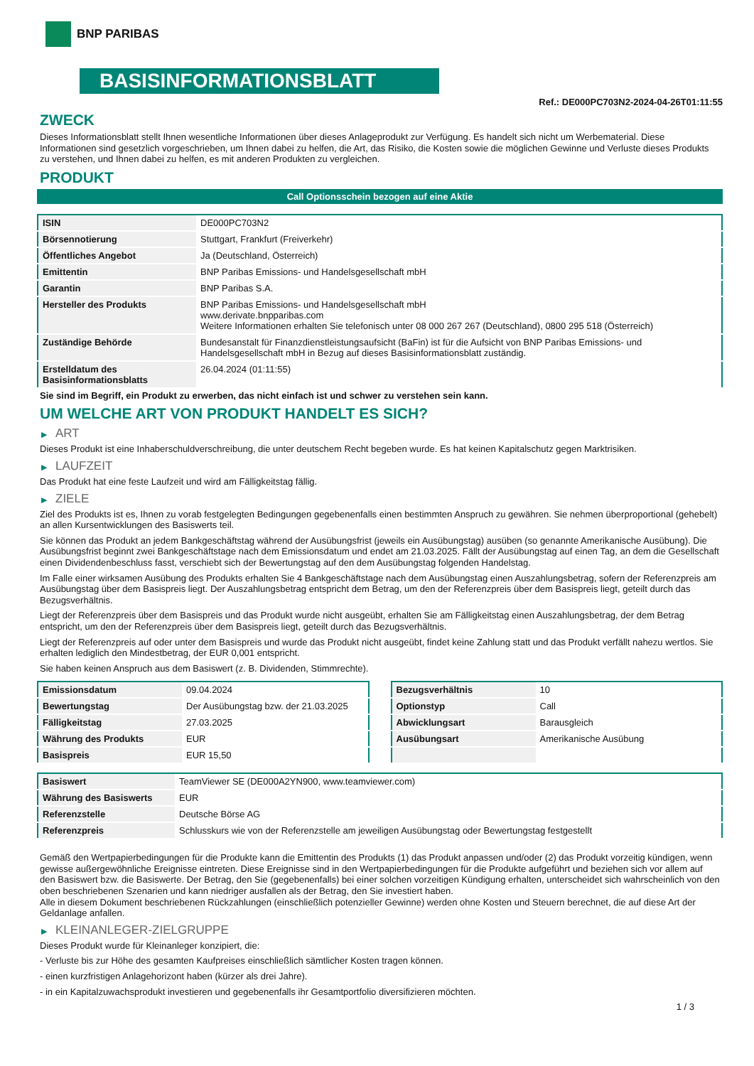BNP PARIBAS
BASISINFORMATIONSBLATT
Ref.: DE000PC703N2-2024-04-26T01:11:55
ZWECK
Dieses Informationsblatt stellt Ihnen wesentliche Informationen über dieses Anlageprodukt zur Verfügung. Es handelt sich nicht um Werbematerial. Diese Informationen sind gesetzlich vorgeschrieben, um Ihnen dabei zu helfen, die Art, das Risiko, die Kosten sowie die möglichen Gewinne und Verluste dieses Produkts zu verstehen, und Ihnen dabei zu helfen, es mit anderen Produkten zu vergleichen.
PRODUKT
Call Optionsschein bezogen auf eine Aktie
| ISIN | DE000PC703N2 |
| Börsennotierung | Stuttgart, Frankfurt (Freiverkehr) |
| Öffentliches Angebot | Ja (Deutschland, Österreich) |
| Emittentin | BNP Paribas Emissions- und Handelsgesellschaft mbH |
| Garantin | BNP Paribas S.A. |
| Hersteller des Produkts | BNP Paribas Emissions- und Handelsgesellschaft mbH www.derivate.bnpparibas.com Weitere Informationen erhalten Sie telefonisch unter 08 000 267 267 (Deutschland), 0800 295 518 (Österreich) |
| Zuständige Behörde | Bundesanstalt für Finanzdienstleistungsaufsicht (BaFin) ist für die Aufsicht von BNP Paribas Emissions- und Handelsgesellschaft mbH in Bezug auf dieses Basisinformationsblatt zuständig. |
| Erstelldatum des Basisinformationsblatts | 26.04.2024 (01:11:55) |
Sie sind im Begriff, ein Produkt zu erwerben, das nicht einfach ist und schwer zu verstehen sein kann.
UM WELCHE ART VON PRODUKT HANDELT ES SICH?
▶ ART
Dieses Produkt ist eine Inhaberschuldverschreibung, die unter deutschem Recht begeben wurde. Es hat keinen Kapitalschutz gegen Marktrisiken.
▶ LAUFZEIT
Das Produkt hat eine feste Laufzeit und wird am Fälligkeitstag fällig.
▶ ZIELE
Ziel des Produkts ist es, Ihnen zu vorab festgelegten Bedingungen gegebenenfalls einen bestimmten Anspruch zu gewähren. Sie nehmen überproportional (gehebelt) an allen Kursentwicklungen des Basiswerts teil.
Sie können das Produkt an jedem Bankgeschäftstag während der Ausübungsfrist (jeweils ein Ausübungstag) ausüben (so genannte Amerikanische Ausübung). Die Ausübungsfrist beginnt zwei Bankgeschäftstage nach dem Emissionsdatum und endet am 21.03.2025. Fällt der Ausübungstag auf einen Tag, an dem die Gesellschaft einen Dividendenbeschluss fasst, verschiebt sich der Bewertungstag auf den dem Ausübungstag folgenden Handelstag.
Im Falle einer wirksamen Ausübung des Produkts erhalten Sie 4 Bankgeschäftstage nach dem Ausübungstag einen Auszahlungsbetrag, sofern der Referenzpreis am Ausübungstag über dem Basispreis liegt. Der Auszahlungsbetrag entspricht dem Betrag, um den der Referenzpreis über dem Basispreis liegt, geteilt durch das Bezugsverhältnis.
Liegt der Referenzpreis über dem Basispreis und das Produkt wurde nicht ausgeübt, erhalten Sie am Fälligkeitstag einen Auszahlungsbetrag, der dem Betrag entspricht, um den der Referenzpreis über dem Basispreis liegt, geteilt durch das Bezugsverhältnis.
Liegt der Referenzpreis auf oder unter dem Basispreis und wurde das Produkt nicht ausgeübt, findet keine Zahlung statt und das Produkt verfällt nahezu wertlos. Sie erhalten lediglich den Mindestbetrag, der EUR 0,001 entspricht.
Sie haben keinen Anspruch aus dem Basiswert (z. B. Dividenden, Stimmrechte).
| Emissionsdatum | 09.04.2024 |
| Bewertungstag | Der Ausübungstag bzw. der 21.03.2025 |
| Fälligkeitstag | 27.03.2025 |
| Währung des Produkts | EUR |
| Basispreis | EUR 15,50 |
| Bezugsverhältnis | 10 |
| Optionstyp | Call |
| Abwicklungsart | Barausgleich |
| Ausübungsart | Amerikanische Ausübung |
| Basiswert | TeamViewer SE (DE000A2YN900, www.teamviewer.com) |
| Währung des Basiswerts | EUR |
| Referenzstelle | Deutsche Börse AG |
| Referenzpreis | Schlusskurs wie von der Referenzstelle am jeweiligen Ausübungstag oder Bewertungstag festgestellt |
Gemäß den Wertpapierbedingungen für die Produkte kann die Emittentin des Produkts (1) das Produkt anpassen und/oder (2) das Produkt vorzeitig kündigen, wenn gewisse außergewöhnliche Ereignisse eintreten. Diese Ereignisse sind in den Wertpapierbedingungen für die Produkte aufgeführt und beziehen sich vor allem auf den Basiswert bzw. die Basiswerte. Der Betrag, den Sie (gegebenenfalls) bei einer solchen vorzeitigen Kündigung erhalten, unterscheidet sich wahrscheinlich von den oben beschriebenen Szenarien und kann niedriger ausfallen als der Betrag, den Sie investiert haben.
Alle in diesem Dokument beschriebenen Rückzahlungen (einschließlich potenzieller Gewinne) werden ohne Kosten und Steuern berechnet, die auf diese Art der Geldanlage anfallen.
▶ KLEINANLEGER-ZIELGRUPPE
Dieses Produkt wurde für Kleinanleger konzipiert, die:
- Verluste bis zur Höhe des gesamten Kaufpreises einschließlich sämtlicher Kosten tragen können.
- einen kurzfristigen Anlagehorizont haben (kürzer als drei Jahre).
- in ein Kapitalzuwachsprodukt investieren und gegebenenfalls ihr Gesamtportfolio diversifizieren möchten.
1 / 3